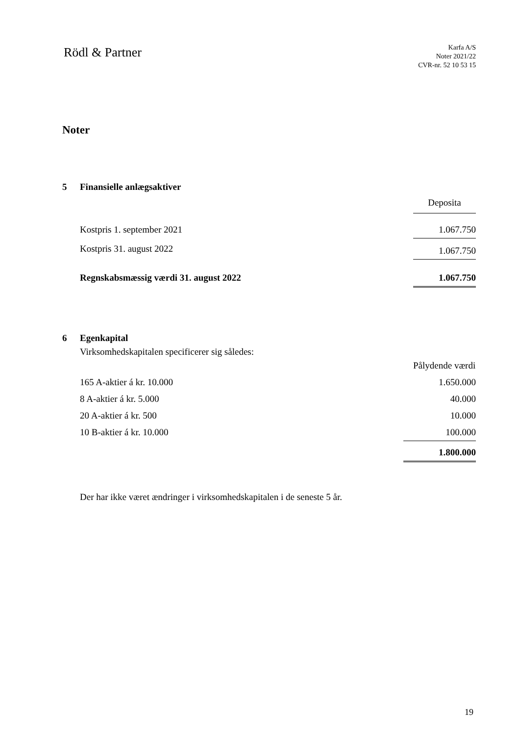Rödl & Partner
Karfa A/S
Noter 2021/22
CVR-nr. 52 10 53 15
Noter
5 Finansielle anlægsaktiver
| | Deposita |
| Kostpris 1. september 2021 | 1.067.750 |
| Kostpris 31. august 2022 | 1.067.750 |
| Regnskabsmæssig værdi 31. august 2022 | 1.067.750 |
6 Egenkapital
Virksomhedskapitalen specificerer sig således:
| | Pålydende værdi |
| 165 A-aktier á kr. 10.000 | 1.650.000 |
| 8 A-aktier á kr. 5.000 | 40.000 |
| 20 A-aktier á kr. 500 | 10.000 |
| 10 B-aktier á kr. 10.000 | 100.000 |
| | 1.800.000 |
Der har ikke været ændringer i virksomhedskapitalen i de seneste 5 år.
19